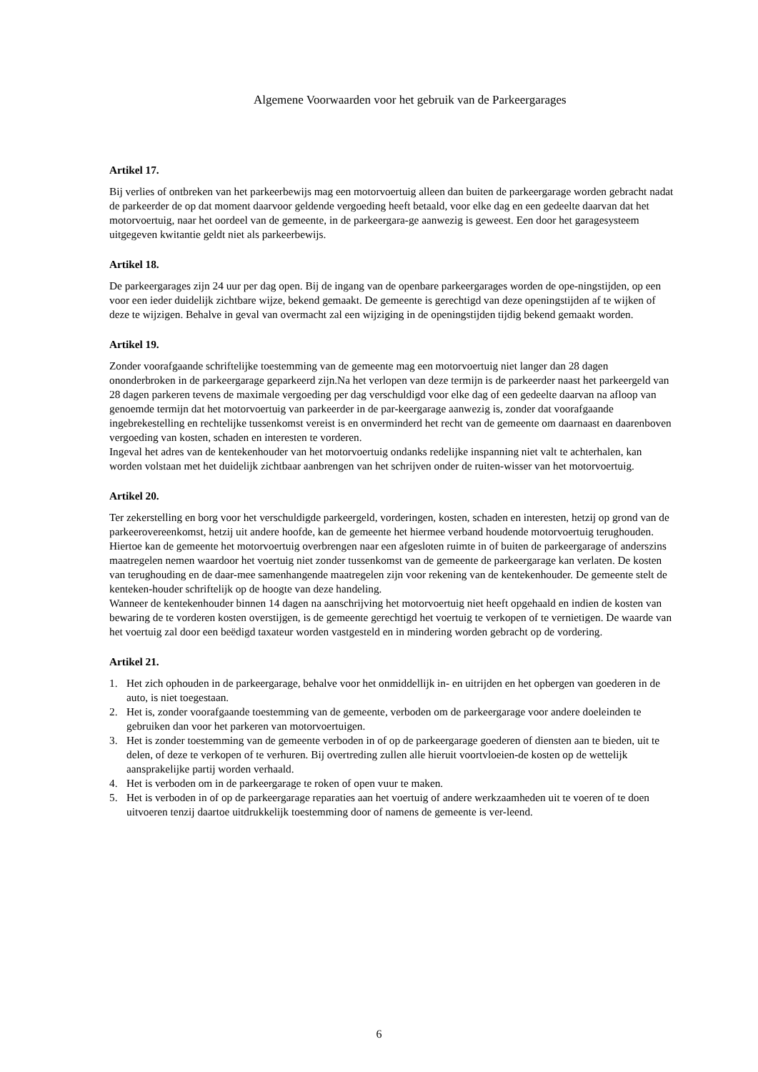Algemene Voorwaarden voor het gebruik van de Parkeergarages
Artikel 17.
Bij verlies of ontbreken van het parkeerbewijs mag een motorvoertuig alleen dan buiten de parkeergarage worden gebracht nadat de parkeerder de op dat moment daarvoor geldende vergoeding heeft betaald, voor elke dag en een gedeelte daarvan dat het motorvoertuig, naar het oordeel van de gemeente, in de parkeergara-ge aanwezig is geweest. Een door het garagesysteem uitgegeven kwitantie geldt niet als parkeerbewijs.
Artikel 18.
De parkeergarages zijn 24 uur per dag open. Bij de ingang van de openbare parkeergarages worden de ope-ningstijden, op een voor een ieder duidelijk zichtbare wijze, bekend gemaakt. De gemeente is gerechtigd van deze openingstijden af te wijken of deze te wijzigen. Behalve in geval van overmacht zal een wijziging in de openingstijden tijdig bekend gemaakt worden.
Artikel 19.
Zonder voorafgaande schriftelijke toestemming van de gemeente mag een motorvoertuig niet langer dan 28 dagen ononderbroken in de parkeergarage geparkeerd zijn.Na het verlopen van deze termijn is de parkeerder naast het parkeergeld van 28 dagen parkeren tevens de maximale vergoeding per dag verschuldigd voor elke dag of een gedeelte daarvan na afloop van genoemde termijn dat het motorvoertuig van parkeerder in de par-keergarage aanwezig is, zonder dat voorafgaande ingebrekestelling en rechtelijke tussenkomst vereist is en onverminderd het recht van de gemeente om daarnaast en daarenboven vergoeding van kosten, schaden en interesten te vorderen.
Ingeval het adres van de kentekenhouder van het motorvoertuig ondanks redelijke inspanning niet valt te achterhalen, kan worden volstaan met het duidelijk zichtbaar aanbrengen van het schrijven onder de ruiten-wisser van het motorvoertuig.
Artikel 20.
Ter zekerstelling en borg voor het verschuldigde parkeergeld, vorderingen, kosten, schaden en interesten, hetzij op grond van de parkeerovereenkomst, hetzij uit andere hoofde, kan de gemeente het hiermee verband houdende motorvoertuig terughouden. Hiertoe kan de gemeente het motorvoertuig overbrengen naar een afgesloten ruimte in of buiten de parkeergarage of anderszins maatregelen nemen waardoor het voertuig niet zonder tussenkomst van de gemeente de parkeergarage kan verlaten. De kosten van terughouding en de daar-mee samenhangende maatregelen zijn voor rekening van de kentekenhouder. De gemeente stelt de kenteken-houder schriftelijk op de hoogte van deze handeling.
Wanneer de kentekenhouder binnen 14 dagen na aanschrijving het motorvoertuig niet heeft opgehaald en indien de kosten van bewaring de te vorderen kosten overstijgen, is de gemeente gerechtigd het voertuig te verkopen of te vernietigen. De waarde van het voertuig zal door een beëdigd taxateur worden vastgesteld en in mindering worden gebracht op de vordering.
Artikel 21.
1. Het zich ophouden in de parkeergarage, behalve voor het onmiddellijk in- en uitrijden en het opbergen van goederen in de auto, is niet toegestaan.
2. Het is, zonder voorafgaande toestemming van de gemeente, verboden om de parkeergarage voor andere doeleinden te gebruiken dan voor het parkeren van motorvoertuigen.
3. Het is zonder toestemming van de gemeente verboden in of op de parkeergarage goederen of diensten aan te bieden, uit te delen, of deze te verkopen of te verhuren. Bij overtreding zullen alle hieruit voortvloeien-de kosten op de wettelijk aansprakelijke partij worden verhaald.
4. Het is verboden om in de parkeergarage te roken of open vuur te maken.
5. Het is verboden in of op de parkeergarage reparaties aan het voertuig of andere werkzaamheden uit te voeren of te doen uitvoeren tenzij daartoe uitdrukkelijk toestemming door of namens de gemeente is ver-leend.
6